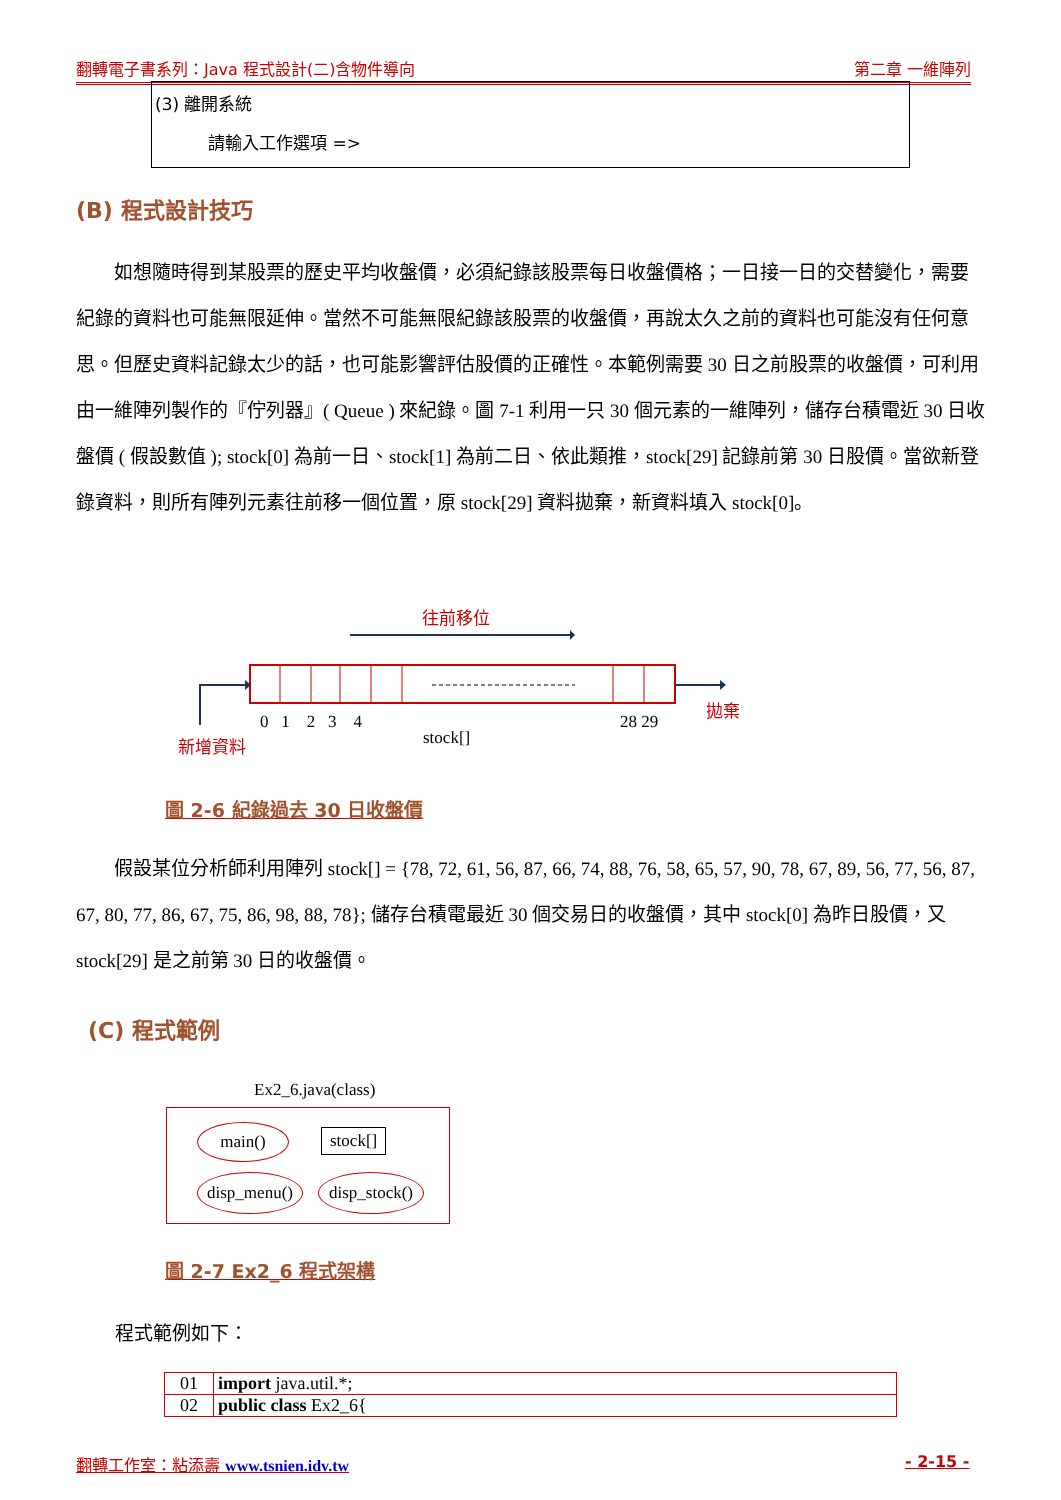翻轉電子書系列：Java 程式設計(二)含物件導向 第二章 一維陣列
(3) 離開系統
請輸入工作選項 =>
(B) 程式設計技巧
　　如想隨時得到某股票的歷史平均收盤價，必須紀錄該股票每日收盤價格；一日接一日的交替變化，需要紀錄的資料也可能無限延伸。當然不可能無限紀錄該股票的收盤價，再說太久之前的資料也可能沒有任何意思。但歷史資料記錄太少的話，也可能影響評估股價的正確性。本範例需要 30 日之前股票的收盤價，可利用由一維陣列製作的『佇列器』( Queue ) 來紀錄。圖 7-1 利用一只 30 個元素的一維陣列，儲存台積電近 30 日收盤價 ( 假設數值 ); stock[0] 為前一日、stock[1] 為前二日、依此類推，stock[29] 記錄前第 30 日股價。當欲新登錄資料，則所有陣列元素往前移一個位置，原 stock[29] 資料拋棄，新資料填入 stock[0]。
往前移位
0 1 2 3 4
stock[]
28 29
拋棄
新增資料
圖 2-6 紀錄過去 30 日收盤價
　　假設某位分析師利用陣列 stock[] = {78, 72, 61, 56, 87, 66, 74, 88, 76, 58, 65, 57, 90, 78, 67, 89, 56, 77, 56, 87, 67, 80, 77, 86, 67, 75, 86, 98, 88, 78}; 儲存台積電最近 30 個交易日的收盤價，其中 stock[0] 為昨日股價，又 stock[29] 是之前第 30 日的收盤價。
(C) 程式範例
Ex2_6.java(class)
main() stock[]
disp_menu()
disp_stock()
圖 2-7 Ex2_6 程式架構
程式範例如下：
| 01 | import java.util.*; |
| 02 | public class Ex2_6{ |
翻轉工作室：粘添壽 www.tsnien.idv.tw
- 2-15 -